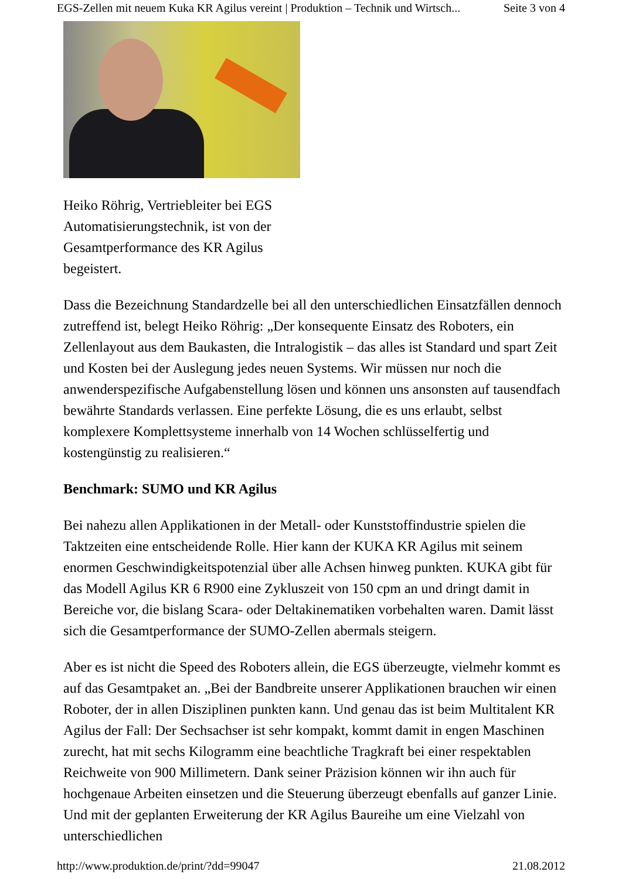EGS-Zellen mit neuem Kuka KR Agilus vereint | Produktion – Technik und Wirtsch... Seite 3 von 4
Heiko Röhrig, Vertriebleiter bei EGS Automatisierungstechnik, ist von der Gesamtperformance des KR Agilus begeistert.
Dass die Bezeichnung Standardzelle bei all den unterschiedlichen Einsatzfällen dennoch zutreffend ist, belegt Heiko Röhrig: „Der konsequente Einsatz des Roboters, ein Zellenlayout aus dem Baukasten, die Intralogistik – das alles ist Standard und spart Zeit und Kosten bei der Auslegung jedes neuen Systems. Wir müssen nur noch die anwenderspezifische Aufgabenstellung lösen und können uns ansonsten auf tausendfach bewährte Standards verlassen. Eine perfekte Lösung, die es uns erlaubt, selbst komplexere Komplettsysteme innerhalb von 14 Wochen schlüsselfertig und kostengünstig zu realisieren.“
Benchmark: SUMO und KR Agilus
Bei nahezu allen Applikationen in der Metall- oder Kunststoffindustrie spielen die Taktzeiten eine entscheidende Rolle. Hier kann der KUKA KR Agilus mit seinem enormen Geschwindigkeitspotenzial über alle Achsen hinweg punkten. KUKA gibt für das Modell Agilus KR 6 R900 eine Zykluszeit von 150 cpm an und dringt damit in Bereiche vor, die bislang Scara- oder Deltakinematiken vorbehalten waren. Damit lässt sich die Gesamtperformance der SUMO-Zellen abermals steigern.
Aber es ist nicht die Speed des Roboters allein, die EGS überzeugte, vielmehr kommt es auf das Gesamtpaket an. „Bei der Bandbreite unserer Applikationen brauchen wir einen Roboter, der in allen Disziplinen punkten kann. Und genau das ist beim Multitalent KR Agilus der Fall: Der Sechsachser ist sehr kompakt, kommt damit in engen Maschinen zurecht, hat mit sechs Kilogramm eine beachtliche Tragkraft bei einer respektablen Reichweite von 900 Millimetern. Dank seiner Präzision können wir ihn auch für hochgenaue Arbeiten einsetzen und die Steuerung überzeugt ebenfalls auf ganzer Linie. Und mit der geplanten Erweiterung der KR Agilus Baureihe um eine Vielzahl von unterschiedlichen
http://www.produktion.de/print/?dd=99047 21.08.2012